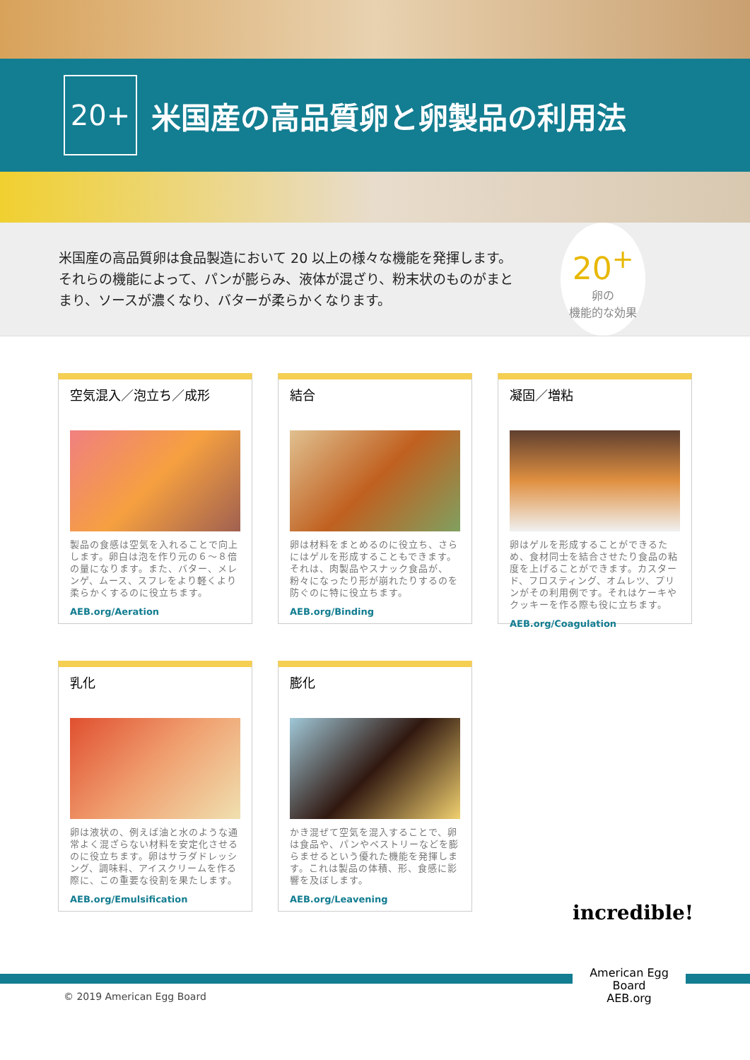20+
米国産の高品質卵と卵製品の利用法
米国産の高品質卵は食品製造において 20 以上の様々な機能を発揮します。それらの機能によって、パンが膨らみ、液体が混ざり、粉末状のものがまとまり、ソースが濃くなり、バターが柔らかくなります。
20<sup>+</sup>
卵の
機能的な効果
空気混入／泡立ち／成形
製品の食感は空気を入れることで向上します。卵白は泡を作り元の６～８倍の量になります。また、バター、メレンゲ、ムース、スフレをより軽くより柔らかくするのに役立ちます。
AEB.org/Aeration
結合
卵は材料をまとめるのに役立ち、さらにはゲルを形成することもできます。それは、肉製品やスナック食品が、粉々になったり形が崩れたりするのを防ぐのに特に役立ちます。
AEB.org/Binding
凝固／増粘
卵はゲルを形成することができるため、食材同士を結合させたり食品の粘度を上げることができます。カスタード、フロスティング、オムレツ、プリンがその利用例です。それはケーキやクッキーを作る際も役に立ちます。
AEB.org/Coagulation
乳化
卵は液状の、例えば油と水のような通常よく混ざらない材料を安定化させるのに役立ちます。卵はサラダドレッシング、調味料、アイスクリームを作る際に、この重要な役割を果たします。
AEB.org/Emulsification
膨化
かき混ぜて空気を混入することで、卵は食品や、パンやペストリーなどを膨らませるという優れた機能を発揮します。これは製品の体積、形、食感に影響を及ぼします。
AEB.org/Leavening
© 2019 American Egg Board
incredible!
American Egg Board
AEB.org